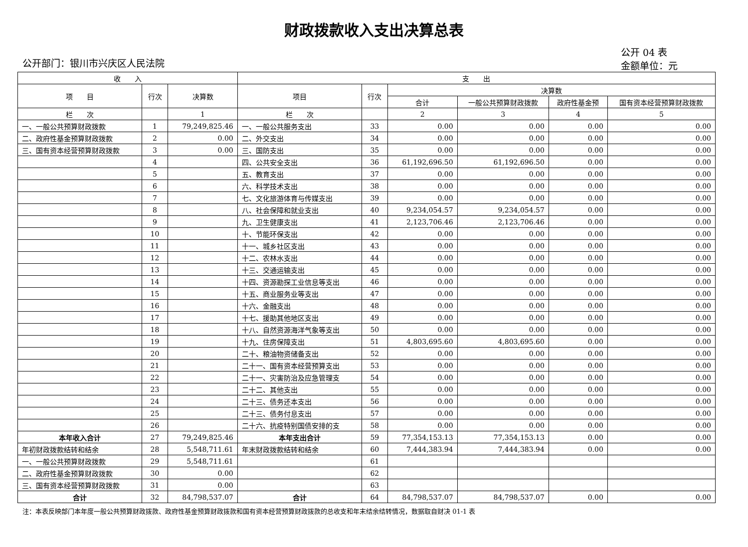财政拨款收入支出决算总表
公开部门：银川市兴庆区人民法院 公开 04 表
金额单位：元
| 收 入 | | | 支 出 | | | | | |
| --- | --- | --- | --- | --- | --- | --- | --- | --- |
| 项 目 | 行次 | 决算数 | 项目 | 行次 | 决算数 | | | |
| | | | | | 合计 | 一般公共预算财政拨款 | 政府性基金预 | 国有资本经营预算财政拨款 |
| 栏 次 | | 1 | 栏 次 | | 2 | 3 | 4 | 5 |
| 一、一般公共预算财政拨款 | 1 | 79,249,825.46 | 一、一般公共服务支出 | 33 | 0.00 | 0.00 | 0.00 | 0.00 |
| 二、政府性基金预算财政拨款 | 2 | 0.00 | 二、外交支出 | 34 | 0.00 | 0.00 | 0.00 | 0.00 |
| 三、国有资本经营预算财政拨款 | 3 | 0.00 | 三、国防支出 | 35 | 0.00 | 0.00 | 0.00 | 0.00 |
| | 4 | | 四、公共安全支出 | 36 | 61,192,696.50 | 61,192,696.50 | 0.00 | 0.00 |
| | 5 | | 五、教育支出 | 37 | 0.00 | 0.00 | 0.00 | 0.00 |
| | 6 | | 六、科学技术支出 | 38 | 0.00 | 0.00 | 0.00 | 0.00 |
| | 7 | | 七、文化旅游体育与传媒支出 | 39 | 0.00 | 0.00 | 0.00 | 0.00 |
| | 8 | | 八、社会保障和就业支出 | 40 | 9,234,054.57 | 9,234,054.57 | 0.00 | 0.00 |
| | 9 | | 九、卫生健康支出 | 41 | 2,123,706.46 | 2,123,706.46 | 0.00 | 0.00 |
| | 10 | | 十、节能环保支出 | 42 | 0.00 | 0.00 | 0.00 | 0.00 |
| | 11 | | 十一、城乡社区支出 | 43 | 0.00 | 0.00 | 0.00 | 0.00 |
| | 12 | | 十二、农林水支出 | 44 | 0.00 | 0.00 | 0.00 | 0.00 |
| | 13 | | 十三、交通运输支出 | 45 | 0.00 | 0.00 | 0.00 | 0.00 |
| | 14 | | 十四、资源勘探工业信息等支出 | 46 | 0.00 | 0.00 | 0.00 | 0.00 |
| | 15 | | 十五、商业服务业等支出 | 47 | 0.00 | 0.00 | 0.00 | 0.00 |
| | 16 | | 十六、金融支出 | 48 | 0.00 | 0.00 | 0.00 | 0.00 |
| | 17 | | 十七、援助其他地区支出 | 49 | 0.00 | 0.00 | 0.00 | 0.00 |
| | 18 | | 十八、自然资源海洋气象等支出 | 50 | 0.00 | 0.00 | 0.00 | 0.00 |
| | 19 | | 十九、住房保障支出 | 51 | 4,803,695.60 | 4,803,695.60 | 0.00 | 0.00 |
| | 20 | | 二十、粮油物资储备支出 | 52 | 0.00 | 0.00 | 0.00 | 0.00 |
| | 21 | | 二十一、国有资本经营预算支出 | 53 | 0.00 | 0.00 | 0.00 | 0.00 |
| | 22 | | 二十一、灾害防治及应急管理支 | 54 | 0.00 | 0.00 | 0.00 | 0.00 |
| | 23 | | 二十二、其他支出 | 55 | 0.00 | 0.00 | 0.00 | 0.00 |
| | 24 | | 二十三、债务还本支出 | 56 | 0.00 | 0.00 | 0.00 | 0.00 |
| | 25 | | 二十三、债务付息支出 | 57 | 0.00 | 0.00 | 0.00 | 0.00 |
| | 26 | | 二十六、抗疫特别国债安排的支 | 58 | 0.00 | 0.00 | 0.00 | 0.00 |
| 本年收入合计 | 27 | 79,249,825.46 | 本年支出合计 | 59 | 77,354,153.13 | 77,354,153.13 | 0.00 | 0.00 |
| 年初财政拨款结转和结余 | 28 | 5,548,711.61 | 年末财政拨款结转和结余 | 60 | 7,444,383.94 | 7,444,383.94 | 0.00 | 0.00 |
| 一、一般公共预算财政拨款 | 29 | 5,548,711.61 | | 61 | | | | |
| 二、政府性基金预算财政拨款 | 30 | 0.00 | | 62 | | | | |
| 三、国有资本经营预算财政拨款 | 31 | 0.00 | | 63 | | | | |
| 合计 | 32 | 84,798,537.07 | 合计 | 64 | 84,798,537.07 | 84,798,537.07 | 0.00 | 0.00 |
注：本表反映部门本年度一般公共预算财政拨款、政府性基金预算财政拨款和国有资本经营预算财政拨款的总收支和年末结余结转情况，数据取自财决 01-1 表